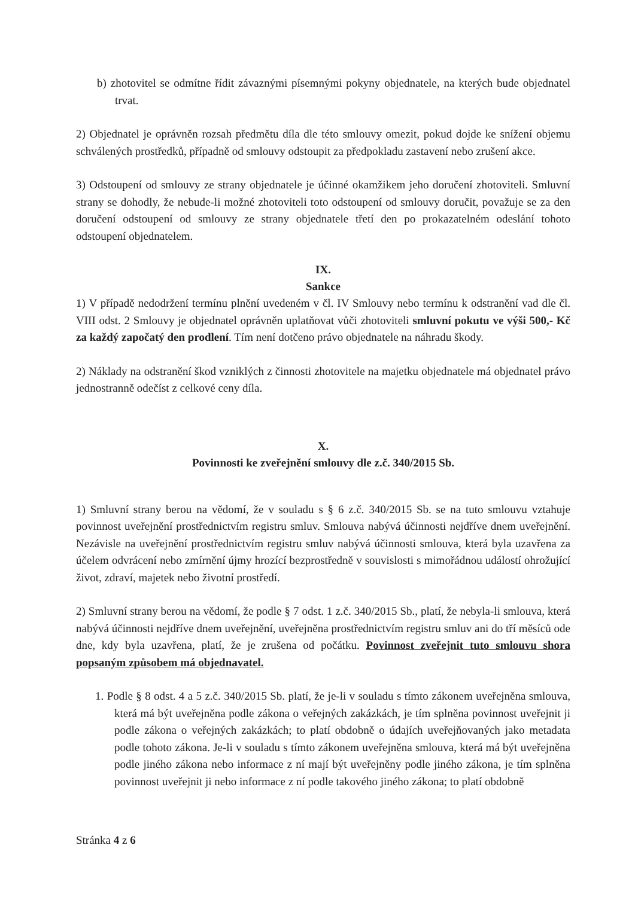b) zhotovitel se odmítne řídit závaznými písemnými pokyny objednatele, na kterých bude objednatel trvat.
2) Objednatel je oprávněn rozsah předmětu díla dle této smlouvy omezit, pokud dojde ke snížení objemu schválených prostředků, případně od smlouvy odstoupit za předpokladu zastavení nebo zrušení akce.
3) Odstoupení od smlouvy ze strany objednatele je účinné okamžikem jeho doručení zhotoviteli. Smluvní strany se dohodly, že nebude-li možné zhotoviteli toto odstoupení od smlouvy doručit, považuje se za den doručení odstoupení od smlouvy ze strany objednatele třetí den po prokazatelném odeslání tohoto odstoupení objednatelem.
IX.
Sankce
1) V případě nedodržení termínu plnění uvedeném v čl. IV Smlouvy nebo termínu k odstranění vad dle čl. VIII odst. 2 Smlouvy je objednatel oprávněn uplatňovat vůči zhotoviteli smluvní pokutu ve výši 500,- Kč za každý započatý den prodlení. Tím není dotčeno právo objednatele na náhradu škody.
2) Náklady na odstranění škod vzniklých z činnosti zhotovitele na majetku objednatele má objednatel právo jednostranně odečíst z celkové ceny díla.
X.
Povinnosti ke zveřejnění smlouvy dle z.č. 340/2015 Sb.
1) Smluvní strany berou na vědomí, že v souladu s § 6 z.č. 340/2015 Sb. se na tuto smlouvu vztahuje povinnost uveřejnění prostřednictvím registru smluv. Smlouva nabývá účinnosti nejdříve dnem uveřejnění. Nezávisle na uveřejnění prostřednictvím registru smluv nabývá účinnosti smlouva, která byla uzavřena za účelem odvrácení nebo zmírnění újmy hrozící bezprostředně v souvislosti s mimořádnou událostí ohrožující život, zdraví, majetek nebo životní prostředí.
2) Smluvní strany berou na vědomí, že podle § 7 odst. 1 z.č. 340/2015 Sb., platí, že nebyla-li smlouva, která nabývá účinnosti nejdříve dnem uveřejnění, uveřejněna prostřednictvím registru smluv ani do tří měsíců ode dne, kdy byla uzavřena, platí, že je zrušena od počátku. Povinnost zveřejnit tuto smlouvu shora popsaným způsobem má objednavatel.
1. Podle § 8 odst. 4 a 5 z.č. 340/2015 Sb. platí, že je-li v souladu s tímto zákonem uveřejněna smlouva, která má být uveřejněna podle zákona o veřejných zakázkách, je tím splněna povinnost uveřejnit ji podle zákona o veřejných zakázkách; to platí obdobně o údajích uveřejňovaných jako metadata podle tohoto zákona. Je-li v souladu s tímto zákonem uveřejněna smlouva, která má být uveřejněna podle jiného zákona nebo informace z ní mají být uveřejněny podle jiného zákona, je tím splněna povinnost uveřejnit ji nebo informace z ní podle takového jiného zákona; to platí obdobně
Stránka 4 z 6